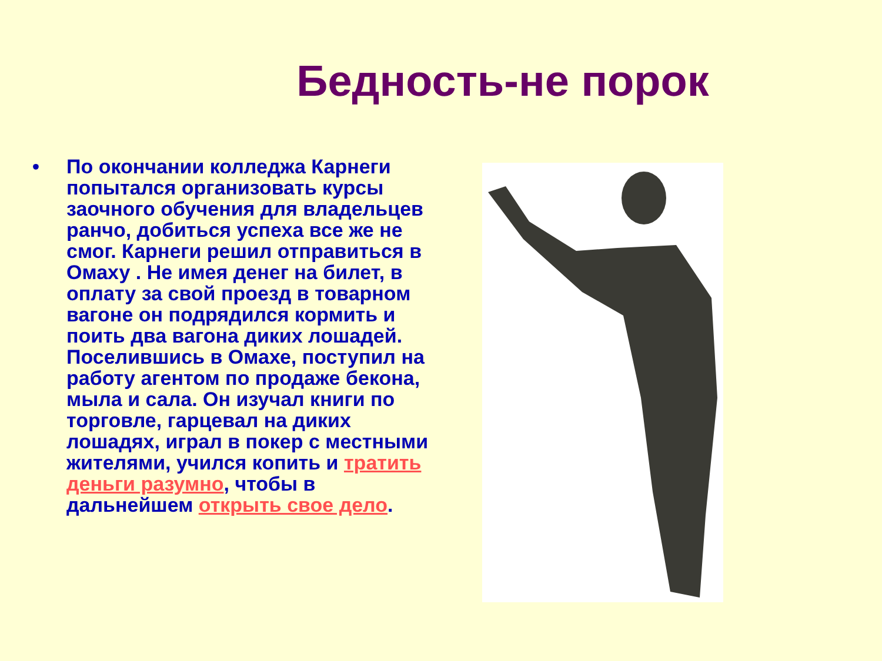Бедность-не порок
• По окончании колледжа Карнеги попытался организовать курсы заочного обучения для владельцев ранчо, добиться успеха все же не смог. Карнеги решил отправиться в Омаху . Не имея денег на билет, в оплату за свой проезд в товарном вагоне он подрядился кормить и поить два вагона диких лошадей. Поселившись в Омахе, поступил на работу агентом по продаже бекона, мыла и сала. Он изучал книги по торговле, гарцевал на диких лошадях, играл в покер с местными жителями, учился копить и тратить деньги разумно, чтобы в дальнейшем открыть свое дело.